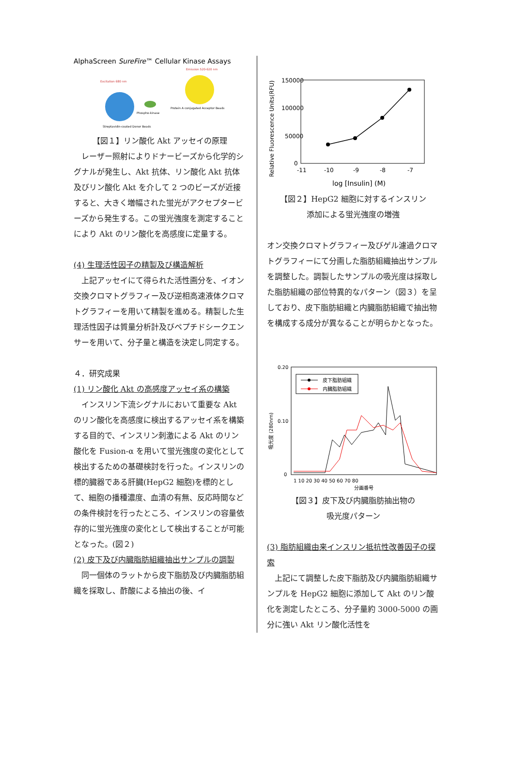AlphaScreen SureFire™ Cellular Kinase Assays
Excitation 680 nm
Emission 520-620 nm
Phospho-kinase
Protein A conjugated Acceptor Beads
Streptavidin-coated Donor Beads
【図１】リン酸化 Akt アッセイの原理
レーザー照射によりドナービーズから化学的シグナルが発生し、Akt 抗体、リン酸化 Akt 抗体及びリン酸化 Akt を介して 2 つのビーズが近接すると、大きく増幅された蛍光がアクセプタービーズから発生する。この蛍光強度を測定することにより Akt のリン酸化を高感度に定量する。
(4) 生理活性因子の精製及び構造解析
上記アッセイにて得られた活性画分を、イオン交換クロマトグラフィー及び逆相高速液体クロマトグラフィーを用いて精製を進める。精製した生理活性因子は質量分析計及びペプチドシークエンサーを用いて、分子量と構造を決定し同定する。
４．研究成果
(1) リン酸化 Akt の高感度アッセイ系の構築
インスリン下流シグナルにおいて重要な Akt のリン酸化を高感度に検出するアッセイ系を構築する目的で、インスリン刺激による Akt のリン酸化を Fusion-α を用いて蛍光強度の変化として検出するための基礎検討を行った。インスリンの標的臓器である肝臓(HepG2 細胞)を標的として、細胞の播種濃度、血清の有無、反応時間などの条件検討を行ったところ、インスリンの容量依存的に蛍光強度の変化として検出することが可能となった。(図２)
(2) 皮下及び内臓脂肪組織抽出サンプルの調製
同一個体のラットから皮下脂肪及び内臓脂肪組織を採取し、酢酸による抽出の後、イ
Relative Fluorescence Units(RFU)
150000
100000
50000
0
-11
-10
-9
-8
-7
log [Insulin] (M)
【図２】HepG2 細胞に対するインスリン
添加による蛍光強度の増強
オン交換クロマトグラフィー及びゲル濾過クロマトグラフィーにて分画した脂肪組織抽出サンプルを調整した。調製したサンプルの吸光度は採取した脂肪組織の部位特異的なパターン（図３）を呈しており、皮下脂肪組織と内臓脂肪組織で抽出物を構成する成分が異なることが明らかとなった。
吸光度 (280nm)
0.20
0.10
0
1 10 20 30 40 50 60 70 80
分画番号
皮下脂肪組織
内臓脂肪組織
【図３】皮下及び内臓脂肪抽出物の
吸光度パターン
(3) 脂肪組織由来インスリン抵抗性改善因子の探索
上記にて調整した皮下脂肪及び内臓脂肪組織サンプルを HepG2 細胞に添加して Akt のリン酸化を測定したところ、分子量約 3000-5000 の画分に強い Akt リン酸化活性を